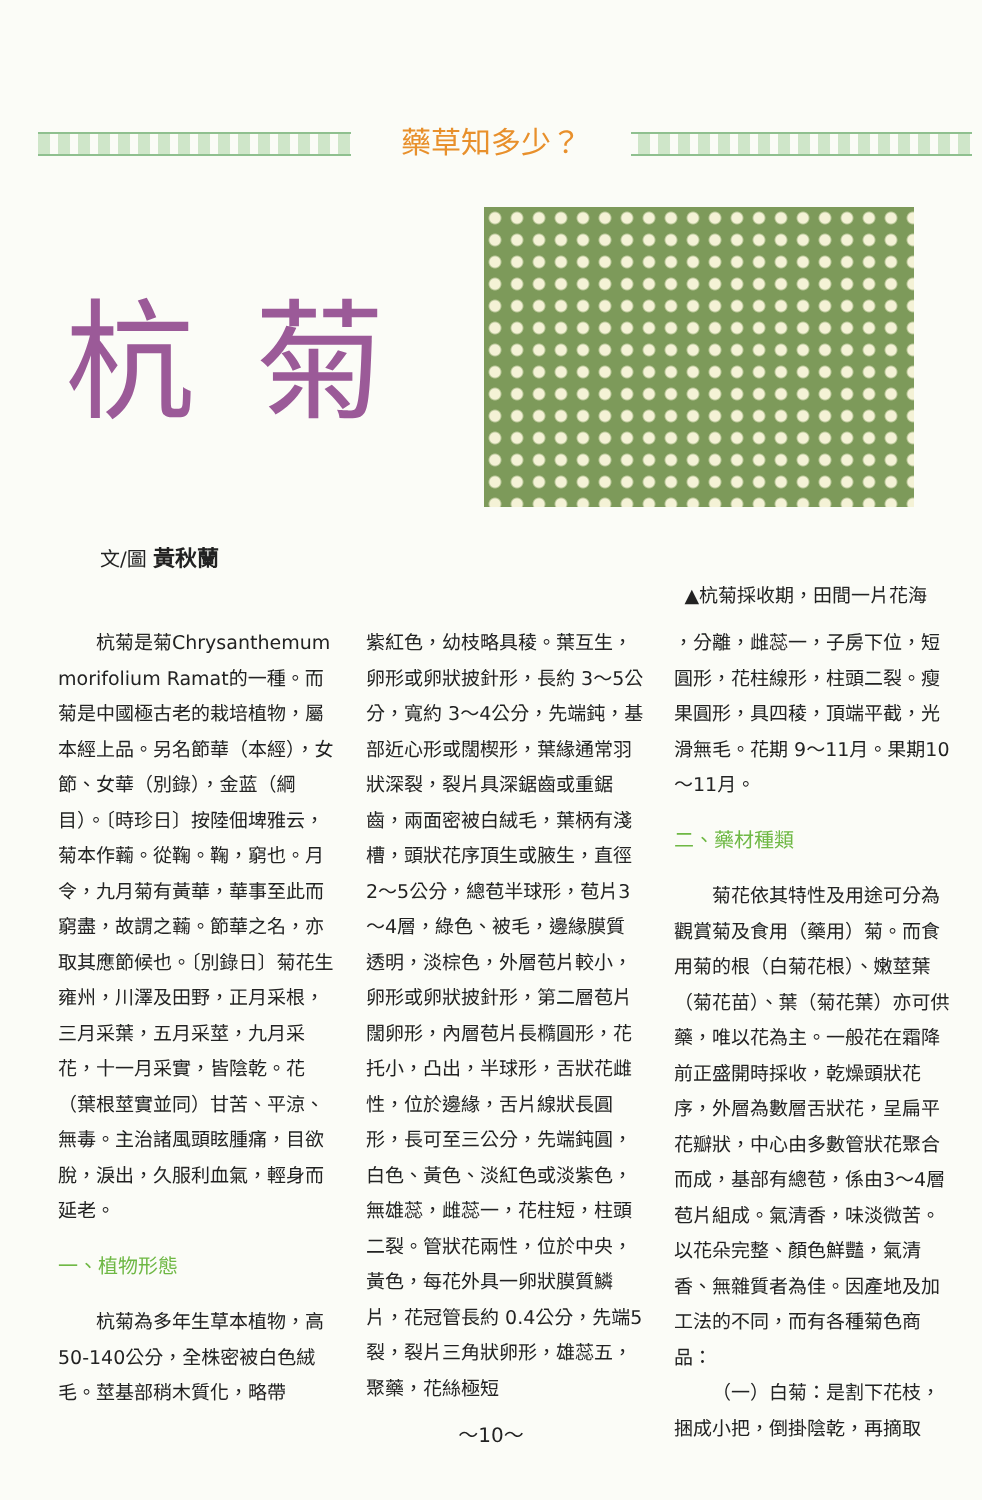藥草知多少？
杭菊
文/圖 黃秋蘭
▲杭菊採收期，田間一片花海
杭菊是菊Chrysanthemum morifolium Ramat的一種。而菊是中國極古老的栽培植物，屬本經上品。另名節華（本經），女節、女華（別錄），金蓝（綱目）。〔時珍日〕按陸佃埤雅云，菊本作蘜。從鞠。鞠，窮也。月令，九月菊有黃華，華事至此而窮盡，故謂之蘜。節華之名，亦取其應節候也。〔別錄日〕菊花生雍州，川澤及田野，正月采根，三月采葉，五月采莖，九月采花，十一月采實，皆陰乾。花（葉根莖實並同）甘苦、平涼、無毒。主治諸風頭眩腫痛，目欲脫，淚出，久服利血氣，輕身而延老。
一、植物形態
杭菊為多年生草本植物，高50-140公分，全株密被白色絨毛。莖基部稍木質化，略帶
紫紅色，幼枝略具稜。葉互生，卵形或卵狀披針形，長約 3～5公分，寬約 3～4公分，先端鈍，基部近心形或闊楔形，葉緣通常羽狀深裂，裂片具深鋸齒或重鋸齒，兩面密被白絨毛，葉柄有淺槽，頭狀花序頂生或腋生，直徑2～5公分，總苞半球形，苞片3～4層，綠色、被毛，邊緣膜質透明，淡棕色，外層苞片較小，卵形或卵狀披針形，第二層苞片闊卵形，內層苞片長橢圓形，花托小，凸出，半球形，舌狀花雌性，位於邊緣，舌片線狀長圓形，長可至三公分，先端鈍圓，白色、黃色、淡紅色或淡紫色，無雄蕊，雌蕊一，花柱短，柱頭二裂。管狀花兩性，位於中央，黃色，每花外具一卵狀膜質鱗片，花冠管長約 0.4公分，先端5裂，裂片三角狀卵形，雄蕊五，聚藥，花絲極短
，分離，雌蕊一，子房下位，短圓形，花柱線形，柱頭二裂。瘦果圓形，具四稜，頂端平截，光滑無毛。花期 9～11月。果期10～11月。
二、藥材種類
菊花依其特性及用途可分為觀賞菊及食用（藥用）菊。而食用菊的根（白菊花根）、嫩莖葉（菊花苗）、葉（菊花葉）亦可供藥，唯以花為主。一般花在霜降前正盛開時採收，乾燥頭狀花序，外層為數層舌狀花，呈扁平花瓣狀，中心由多數管狀花聚合而成，基部有總苞，係由3～4層苞片組成。氣清香，味淡微苦。以花朵完整、顏色鮮豔，氣清香、無雜質者為佳。因產地及加工法的不同，而有各種菊色商品：
（一）白菊：是割下花枝，捆成小把，倒掛陰乾，再摘取
～10～